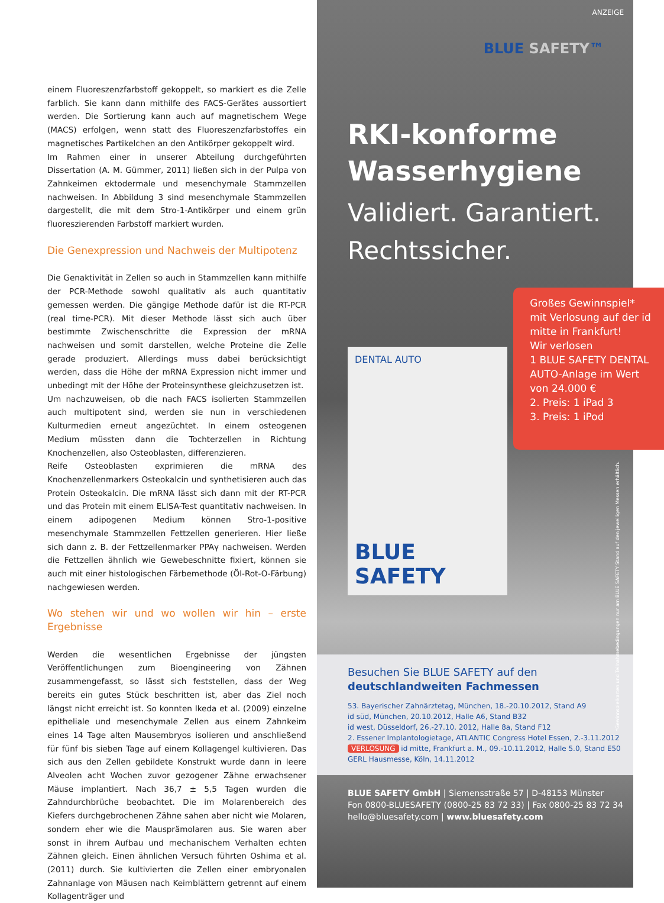einem Fluoreszenzfarbstoff gekoppelt, so markiert es die Zelle farblich. Sie kann dann mithilfe des FACS-Gerätes aussortiert werden. Die Sortierung kann auch auf magnetischem Wege (MACS) erfolgen, wenn statt des Fluoreszenzfarbstoffes ein magnetisches Partikelchen an den Antikörper gekoppelt wird.
Im Rahmen einer in unserer Abteilung durchgeführten Dissertation (A. M. Gümmer, 2011) ließen sich in der Pulpa von Zahnkeimen ektodermale und mesenchymale Stammzellen nachweisen. In Abbildung 3 sind mesenchymale Stammzellen dargestellt, die mit dem Stro-1-Antikörper und einem grün fluoreszierenden Farbstoff markiert wurden.
Die Genexpression und Nachweis der Multipotenz
Die Genaktivität in Zellen so auch in Stammzellen kann mithilfe der PCR-Methode sowohl qualitativ als auch quantitativ gemessen werden. Die gängige Methode dafür ist die RT-PCR (real time-PCR). Mit dieser Methode lässt sich auch über bestimmte Zwischenschritte die Expression der mRNA nachweisen und somit darstellen, welche Proteine die Zelle gerade produziert. Allerdings muss dabei berücksichtigt werden, dass die Höhe der mRNA Expression nicht immer und unbedingt mit der Höhe der Proteinsynthese gleichzusetzen ist.
Um nachzuweisen, ob die nach FACS isolierten Stammzellen auch multipotent sind, werden sie nun in verschiedenen Kulturmedien erneut angezüchtet. In einem osteogenen Medium müssten dann die Tochterzellen in Richtung Knochenzellen, also Osteoblasten, differenzieren.
Reife Osteoblasten exprimieren die mRNA des Knochenzellenmarkers Osteokalcin und synthetisieren auch das Protein Osteokalcin. Die mRNA lässt sich dann mit der RT-PCR und das Protein mit einem ELISA-Test quantitativ nachweisen. In einem adipogenen Medium können Stro-1-positive mesenchymale Stammzellen Fettzellen generieren. Hier ließe sich dann z. B. der Fettzellenmarker PPAγ nachweisen. Werden die Fettzellen ähnlich wie Gewebeschnitte fixiert, können sie auch mit einer histologischen Färbemethode (Öl-Rot-O-Färbung) nachgewiesen werden.
Wo stehen wir und wo wollen wir hin – erste Ergebnisse
Werden die wesentlichen Ergebnisse der jüngsten Veröffentlichungen zum Bioengineering von Zähnen zusammengefasst, so lässt sich feststellen, dass der Weg bereits ein gutes Stück beschritten ist, aber das Ziel noch längst nicht erreicht ist. So konnten Ikeda et al. (2009) einzelne epitheliale und mesenchymale Zellen aus einem Zahnkeim eines 14 Tage alten Mausembryos isolieren und anschließend für fünf bis sieben Tage auf einem Kollagengel kultivieren. Das sich aus den Zellen gebildete Konstrukt wurde dann in leere Alveolen acht Wochen zuvor gezogener Zähne erwachsener Mäuse implantiert. Nach 36,7 ± 5,5 Tagen wurden die Zahndurchbrüche beobachtet. Die im Molarenbereich des Kiefers durchgebrochenen Zähne sahen aber nicht wie Molaren, sondern eher wie die Mausprämolaren aus. Sie waren aber sonst in ihrem Aufbau und mechanischem Verhalten echten Zähnen gleich. Einen ähnlichen Versuch führten Oshima et al. (2011) durch. Sie kultivierten die Zellen einer embryonalen Zahnanlage von Mäusen nach Keimblättern getrennt auf einem Kollagenträger und
ANZEIGE
BLUE SAFETY™
RKI-konforme
Wasserhygiene
Validiert. Garantiert.
Rechtssicher.
DENTAL AUTO
BLUE SAFETY
Großes Gewinnspiel* mit Verlosung auf der id mitte in Frankfurt!
Wir verlosen
1 BLUE SAFETY DENTAL AUTO-Anlage im Wert von 24.000 €
2. Preis: 1 iPad 3
3. Preis: 1 iPod
*Gewinnspielkarten und Teilnahmebedingungen nur am BLUE SAFETY Stand auf den jeweiligen Messen erhältlich.
Besuchen Sie BLUE SAFETY auf den
deutschlandweiten Fachmessen
53. Bayerischer Zahnärztetag, München, 18.-20.10.2012, Stand A9
id süd, München, 20.10.2012, Halle A6, Stand B32
id west, Düsseldorf, 26.-27.10. 2012, Halle 8a, Stand F12
2. Essener Implantologietage, ATLANTIC Congress Hotel Essen, 2.-3.11.2012
VERLOSUNG id mitte, Frankfurt a. M., 09.-10.11.2012, Halle 5.0, Stand E50
GERL Hausmesse, Köln, 14.11.2012
BLUE SAFETY GmbH | Siemensstraße 57 | D-48153 Münster
Fon 0800-BLUESAFETY (0800-25 83 72 33) | Fax 0800-25 83 72 34
hello@bluesafety.com | www.bluesafety.com